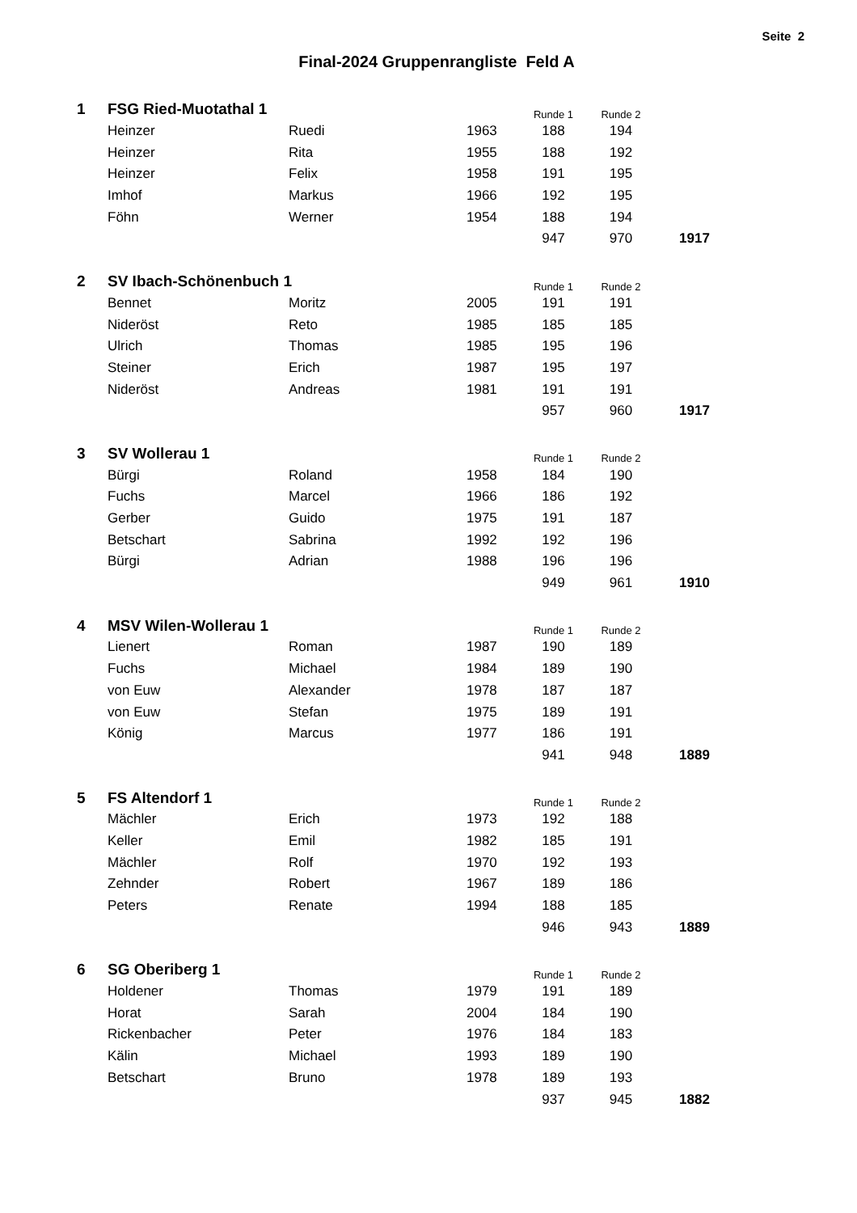Seite 2
Final-2024 Gruppenrangliste Feld A
| 1 | FSG Ried-Muotathal 1 | | | Runde 1 | Runde 2 | |
| | Heinzer | Ruedi | 1963 | 188 | 194 | |
| | Heinzer | Rita | 1955 | 188 | 192 | |
| | Heinzer | Felix | 1958 | 191 | 195 | |
| | Imhof | Markus | 1966 | 192 | 195 | |
| | Föhn | Werner | 1954 | 188 | 194 | |
| | | | | 947 | 970 | 1917 |
| 2 | SV Ibach-Schönenbuch 1 | | | Runde 1 | Runde 2 | |
| | Bennet | Moritz | 2005 | 191 | 191 | |
| | Nideröst | Reto | 1985 | 185 | 185 | |
| | Ulrich | Thomas | 1985 | 195 | 196 | |
| | Steiner | Erich | 1987 | 195 | 197 | |
| | Nideröst | Andreas | 1981 | 191 | 191 | |
| | | | | 957 | 960 | 1917 |
| 3 | SV Wollerau 1 | | | Runde 1 | Runde 2 | |
| | Bürgi | Roland | 1958 | 184 | 190 | |
| | Fuchs | Marcel | 1966 | 186 | 192 | |
| | Gerber | Guido | 1975 | 191 | 187 | |
| | Betschart | Sabrina | 1992 | 192 | 196 | |
| | Bürgi | Adrian | 1988 | 196 | 196 | |
| | | | | 949 | 961 | 1910 |
| 4 | MSV Wilen-Wollerau 1 | | | Runde 1 | Runde 2 | |
| | Lienert | Roman | 1987 | 190 | 189 | |
| | Fuchs | Michael | 1984 | 189 | 190 | |
| | von Euw | Alexander | 1978 | 187 | 187 | |
| | von Euw | Stefan | 1975 | 189 | 191 | |
| | König | Marcus | 1977 | 186 | 191 | |
| | | | | 941 | 948 | 1889 |
| 5 | FS Altendorf 1 | | | Runde 1 | Runde 2 | |
| | Mächler | Erich | 1973 | 192 | 188 | |
| | Keller | Emil | 1982 | 185 | 191 | |
| | Mächler | Rolf | 1970 | 192 | 193 | |
| | Zehnder | Robert | 1967 | 189 | 186 | |
| | Peters | Renate | 1994 | 188 | 185 | |
| | | | | 946 | 943 | 1889 |
| 6 | SG Oberiberg 1 | | | Runde 1 | Runde 2 | |
| | Holdener | Thomas | 1979 | 191 | 189 | |
| | Horat | Sarah | 2004 | 184 | 190 | |
| | Rickenbacher | Peter | 1976 | 184 | 183 | |
| | Kälin | Michael | 1993 | 189 | 190 | |
| | Betschart | Bruno | 1978 | 189 | 193 | |
| | | | | 937 | 945 | 1882 |